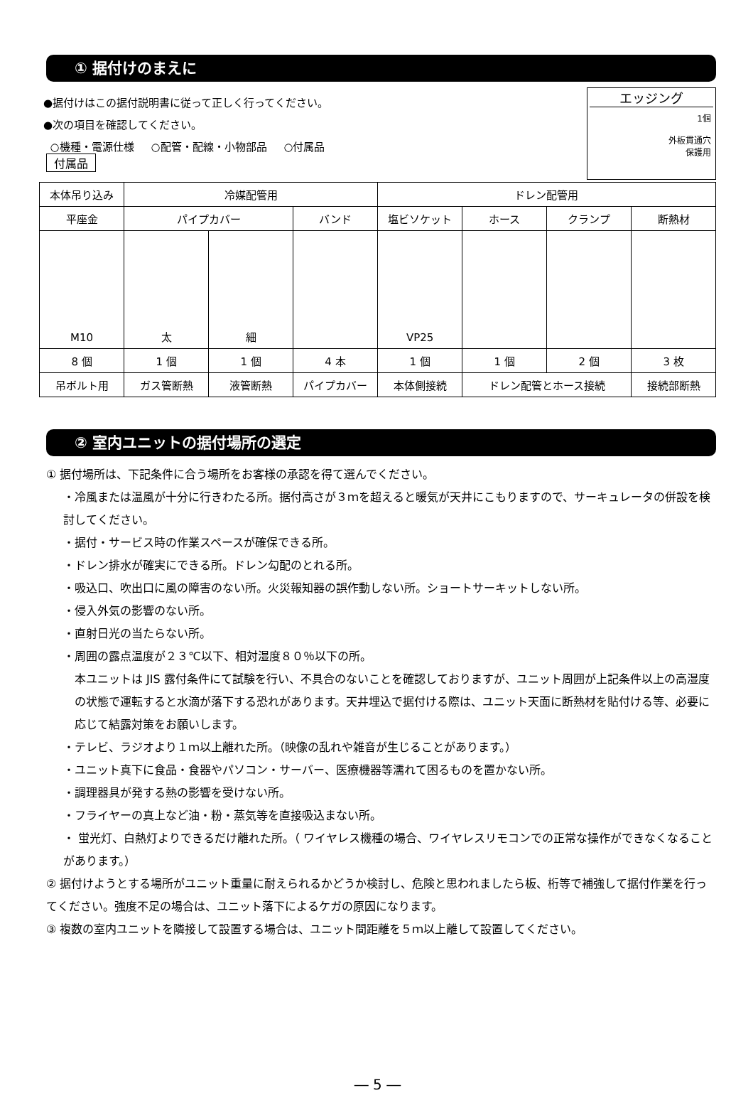① 据付けのまえに
●据付けはこの据付説明書に従って正しく行ってください。
●次の項目を確認してください。
○機種・電源仕様 ○配管・配線・小物部品 ○付属品
付属品
エッジング
1個
外板貫通穴
保護用
| 本体吊り込み | 冷媒配管用 | | | ドレン配管用 | | | |
| 平座金 | パイプカバー | | バンド | 塩ビソケット | ホース | クランプ | 断熱材 |
| M10 | 太 | 細 | | VP25 | | | |
| 8 個 | 1 個 | 1 個 | 4 本 | 1 個 | 1 個 | 2 個 | 3 枚 |
| 吊ボルト用 | ガス管断熱 | 液管断熱 | パイプカバー | 本体側接続 | ドレン配管とホース接続 | | 接続部断熱 |
② 室内ユニットの据付場所の選定
① 据付場所は、下記条件に合う場所をお客様の承認を得て選んでください。
・冷風または温風が十分に行きわたる所。据付高さが３ｍを超えると暖気が天井にこもりますので、サーキュレータの併設を検討してください。
・据付・サービス時の作業スペースが確保できる所。
・ドレン排水が確実にできる所。ドレン勾配のとれる所。
・吸込口、吹出口に風の障害のない所。火災報知器の誤作動しない所。ショートサーキットしない所。
・侵入外気の影響のない所。
・直射日光の当たらない所。
・周囲の露点温度が２３℃以下、相対湿度８０％以下の所。
本ユニットは JIS 露付条件にて試験を行い、不具合のないことを確認しておりますが、ユニット周囲が上記条件以上の高湿度の状態で運転すると水滴が落下する恐れがあります。天井埋込で据付ける際は、ユニット天面に断熱材を貼付ける等、必要に応じて結露対策をお願いします。
・テレビ、ラジオより１ｍ以上離れた所。（映像の乱れや雑音が生じることがあります。）
・ユニット真下に食品・食器やパソコン・サーバー、医療機器等濡れて困るものを置かない所。
・調理器具が発する熱の影響を受けない所。
・フライヤーの真上など油・粉・蒸気等を直接吸込まない所。
・ 蛍光灯、白熱灯よりできるだけ離れた所。（ ワイヤレス機種の場合、ワイヤレスリモコンでの正常な操作ができなくなることがあります。）
② 据付けようとする場所がユニット重量に耐えられるかどうか検討し、危険と思われましたら板、桁等で補強して据付作業を行ってください。強度不足の場合は、ユニット落下によるケガの原因になります。
③ 複数の室内ユニットを隣接して設置する場合は、ユニット間距離を５ｍ以上離して設置してください。
― 5 ―